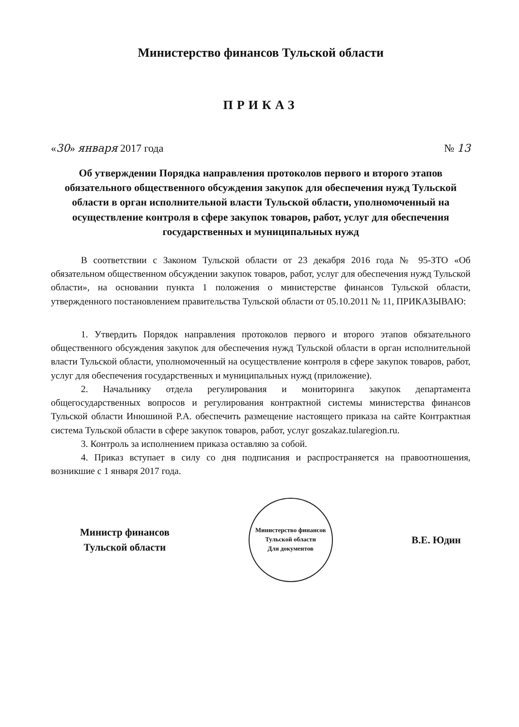Министерство финансов Тульской области
ПРИКАЗ
«30» января 2017 года № 13
Об утверждении Порядка направления протоколов первого и второго этапов обязательного общественного обсуждения закупок для обеспечения нужд Тульской области в орган исполнительной власти Тульской области, уполномоченный на осуществление контроля в сфере закупок товаров, работ, услуг для обеспечения государственных и муниципальных нужд
В соответствии с Законом Тульской области от 23 декабря 2016 года № 95-ЗТО «Об обязательном общественном обсуждении закупок товаров, работ, услуг для обеспечения нужд Тульской области», на основании пункта 1 положения о министерстве финансов Тульской области, утвержденного постановлением правительства Тульской области от 05.10.2011 № 11, ПРИКАЗЫВАЮ:
1. Утвердить Порядок направления протоколов первого и второго этапов обязательного общественного обсуждения закупок для обеспечения нужд Тульской области в орган исполнительной власти Тульской области, уполномоченный на осуществление контроля в сфере закупок товаров, работ, услуг для обеспечения государственных и муниципальных нужд (приложение).
2. Начальнику отдела регулирования и мониторинга закупок департамента общегосударственных вопросов и регулирования контрактной системы министерства финансов Тульской области Инюшиной Р.А. обеспечить размещение настоящего приказа на сайте Контрактная система Тульской области в сфере закупок товаров, работ, услуг goszakaz.tularegion.ru.
3. Контроль за исполнением приказа оставляю за собой.
4. Приказ вступает в силу со дня подписания и распространяется на правоотношения, возникшие с 1 января 2017 года.
Министр финансов
Тульской области
Министерство финансов Тульской области
Для документов
В.Е. Юдин